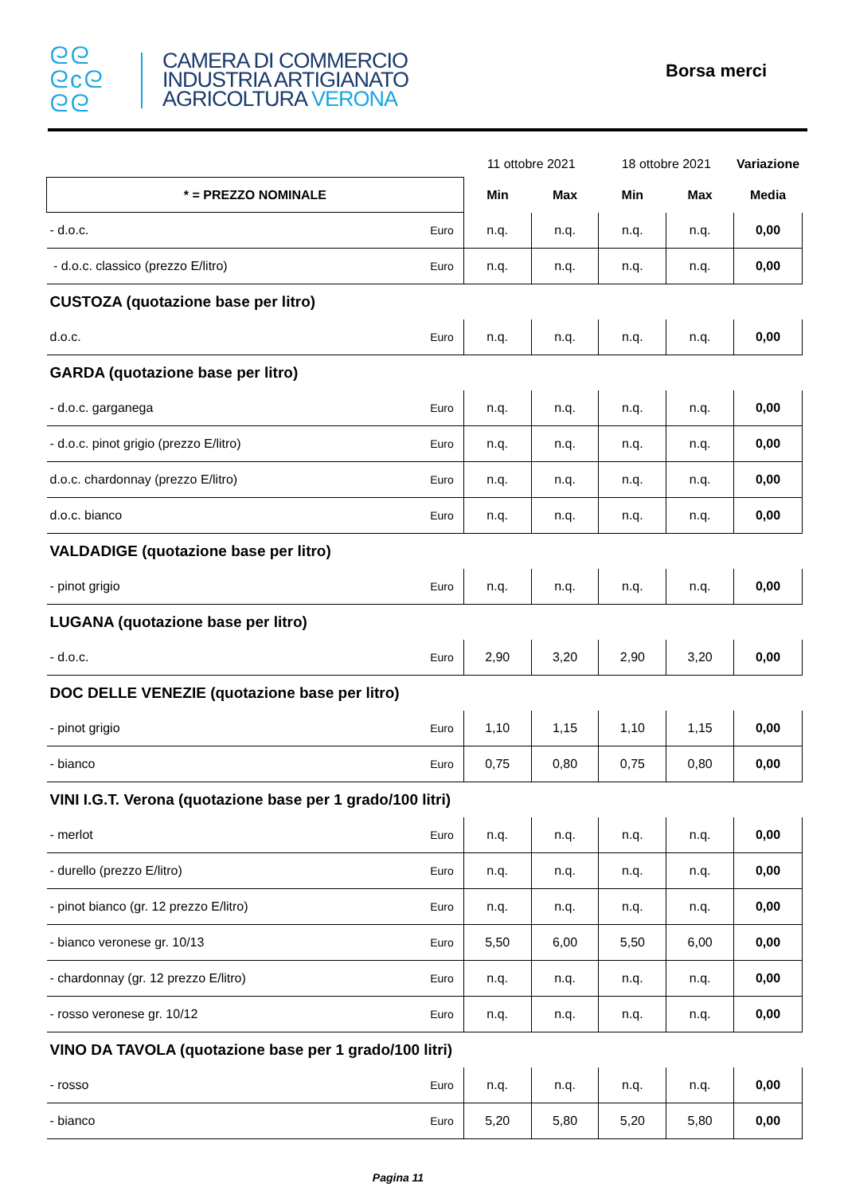ᘓᘓ
ᘓcᘓ
ᘓᘓ
CAMERA DI COMMERCIO
INDUSTRIA ARTIGIANATO
AGRICOLTURA VERONA
Borsa merci
| | | 11 ottobre 2021 | | 18 ottobre 2021 | | Variazione |
| --- | --- | --- | --- | --- | --- | --- |
| * = PREZZO NOMINALE | | Min | Max | Min | Max | Media |
| - d.o.c. | Euro | n.q. | n.q. | n.q. | n.q. | 0,00 |
| - d.o.c. classico (prezzo E/litro) | Euro | n.q. | n.q. | n.q. | n.q. | 0,00 |
| CUSTOZA (quotazione base per litro) | | | | | | |
| d.o.c. | Euro | n.q. | n.q. | n.q. | n.q. | 0,00 |
| GARDA (quotazione base per litro) | | | | | | |
| - d.o.c. garganega | Euro | n.q. | n.q. | n.q. | n.q. | 0,00 |
| - d.o.c. pinot grigio (prezzo E/litro) | Euro | n.q. | n.q. | n.q. | n.q. | 0,00 |
| d.o.c. chardonnay (prezzo E/litro) | Euro | n.q. | n.q. | n.q. | n.q. | 0,00 |
| d.o.c. bianco | Euro | n.q. | n.q. | n.q. | n.q. | 0,00 |
| VALDADIGE (quotazione base per litro) | | | | | | |
| - pinot grigio | Euro | n.q. | n.q. | n.q. | n.q. | 0,00 |
| LUGANA (quotazione base per litro) | | | | | | |
| - d.o.c. | Euro | 2,90 | 3,20 | 2,90 | 3,20 | 0,00 |
| DOC DELLE VENEZIE (quotazione base per litro) | | | | | | |
| - pinot grigio | Euro | 1,10 | 1,15 | 1,10 | 1,15 | 0,00 |
| - bianco | Euro | 0,75 | 0,80 | 0,75 | 0,80 | 0,00 |
| VINI I.G.T. Verona (quotazione base per 1 grado/100 litri) | | | | | | |
| - merlot | Euro | n.q. | n.q. | n.q. | n.q. | 0,00 |
| - durello (prezzo E/litro) | Euro | n.q. | n.q. | n.q. | n.q. | 0,00 |
| - pinot bianco (gr. 12 prezzo E/litro) | Euro | n.q. | n.q. | n.q. | n.q. | 0,00 |
| - bianco veronese gr. 10/13 | Euro | 5,50 | 6,00 | 5,50 | 6,00 | 0,00 |
| - chardonnay (gr. 12 prezzo E/litro) | Euro | n.q. | n.q. | n.q. | n.q. | 0,00 |
| - rosso veronese gr. 10/12 | Euro | n.q. | n.q. | n.q. | n.q. | 0,00 |
| VINO DA TAVOLA (quotazione base per 1 grado/100 litri) | | | | | | |
| - rosso | Euro | n.q. | n.q. | n.q. | n.q. | 0,00 |
| - bianco | Euro | 5,20 | 5,80 | 5,20 | 5,80 | 0,00 |
Pagina 11